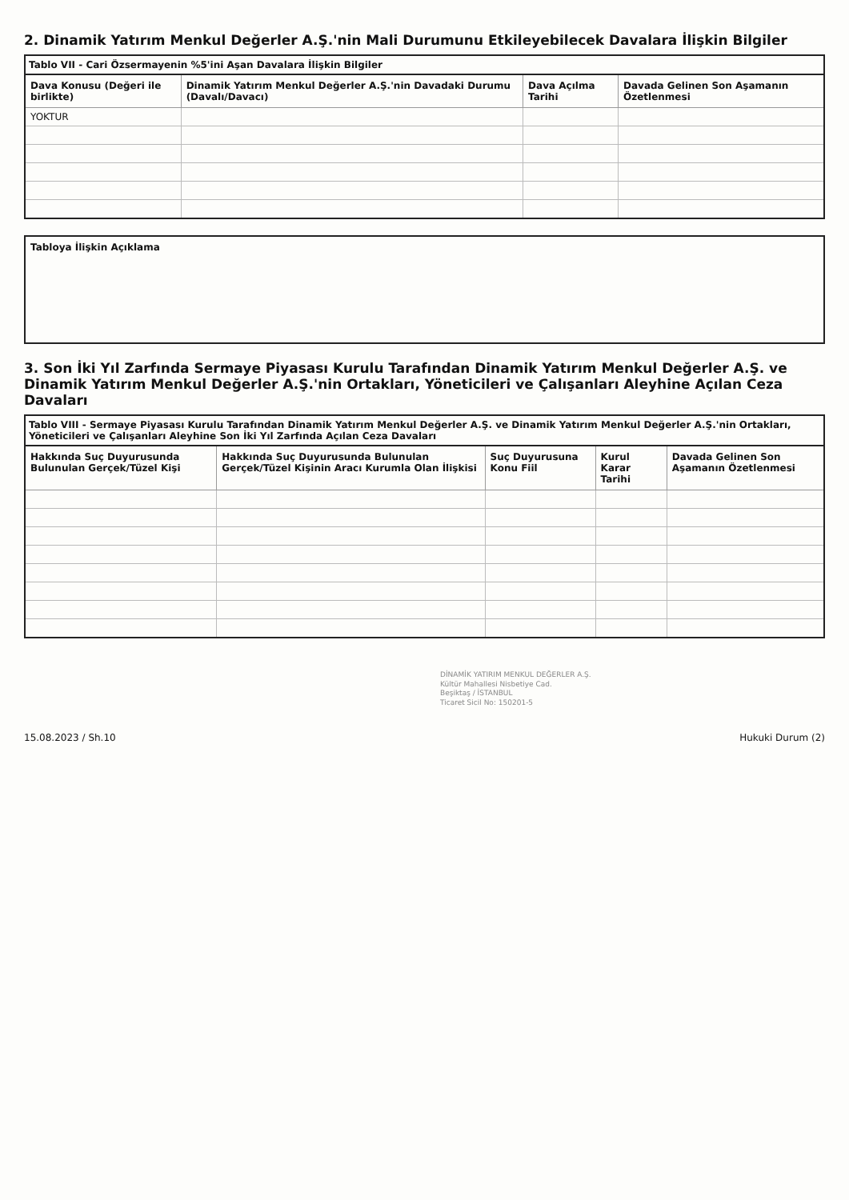2. Dinamik Yatırım Menkul Değerler A.Ş.'nin Mali Durumunu Etkileyebilecek Davalara İlişkin Bilgiler
Tablo VII - Cari Özsermayenin %5'ini Aşan Davalara İlişkin Bilgiler
| Dava Konusu (Değeri ile birlikte) | Dinamik Yatırım Menkul Değerler A.Ş.'nin Davadaki Durumu (Davalı/Davacı) | Dava Açılma Tarihi | Davada Gelinen Son Aşamanın Özetlenmesi |
| --- | --- | --- | --- |
| YOKTUR | | | |
Tabloya İlişkin Açıklama
3. Son İki Yıl Zarfında Sermaye Piyasası Kurulu Tarafından Dinamik Yatırım Menkul Değerler A.Ş. ve Dinamik Yatırım Menkul Değerler A.Ş.'nin Ortakları, Yöneticileri ve Çalışanları Aleyhine Açılan Ceza Davaları
Tablo VIII - Sermaye Piyasası Kurulu Tarafından Dinamik Yatırım Menkul Değerler A.Ş. ve Dinamik Yatırım Menkul Değerler A.Ş.'nin Ortakları, Yöneticileri ve Çalışanları Aleyhine Son İki Yıl Zarfında Açılan Ceza Davaları
| Hakkında Suç Duyurusunda Bulunulan Gerçek/Tüzel Kişi | Hakkında Suç Duyurusunda Bulunulan Gerçek/Tüzel Kişinin Aracı Kurumla Olan İlişkisi | Suç Duyurusuna Konu Fiil | Kurul Karar Tarihi | Davada Gelinen Son Aşamanın Özetlenmesi |
| --- | --- | --- | --- | --- |
DİNAMİK YATIRIM MENKUL DEĞERLER A.Ş.
Kültür Mahallesi Nisbetiye Cad.
Beşiktaş / İSTANBUL
Ticaret Sicil No: 150201-5
15.08.2023 / Sh.10 Hukuki Durum (2)